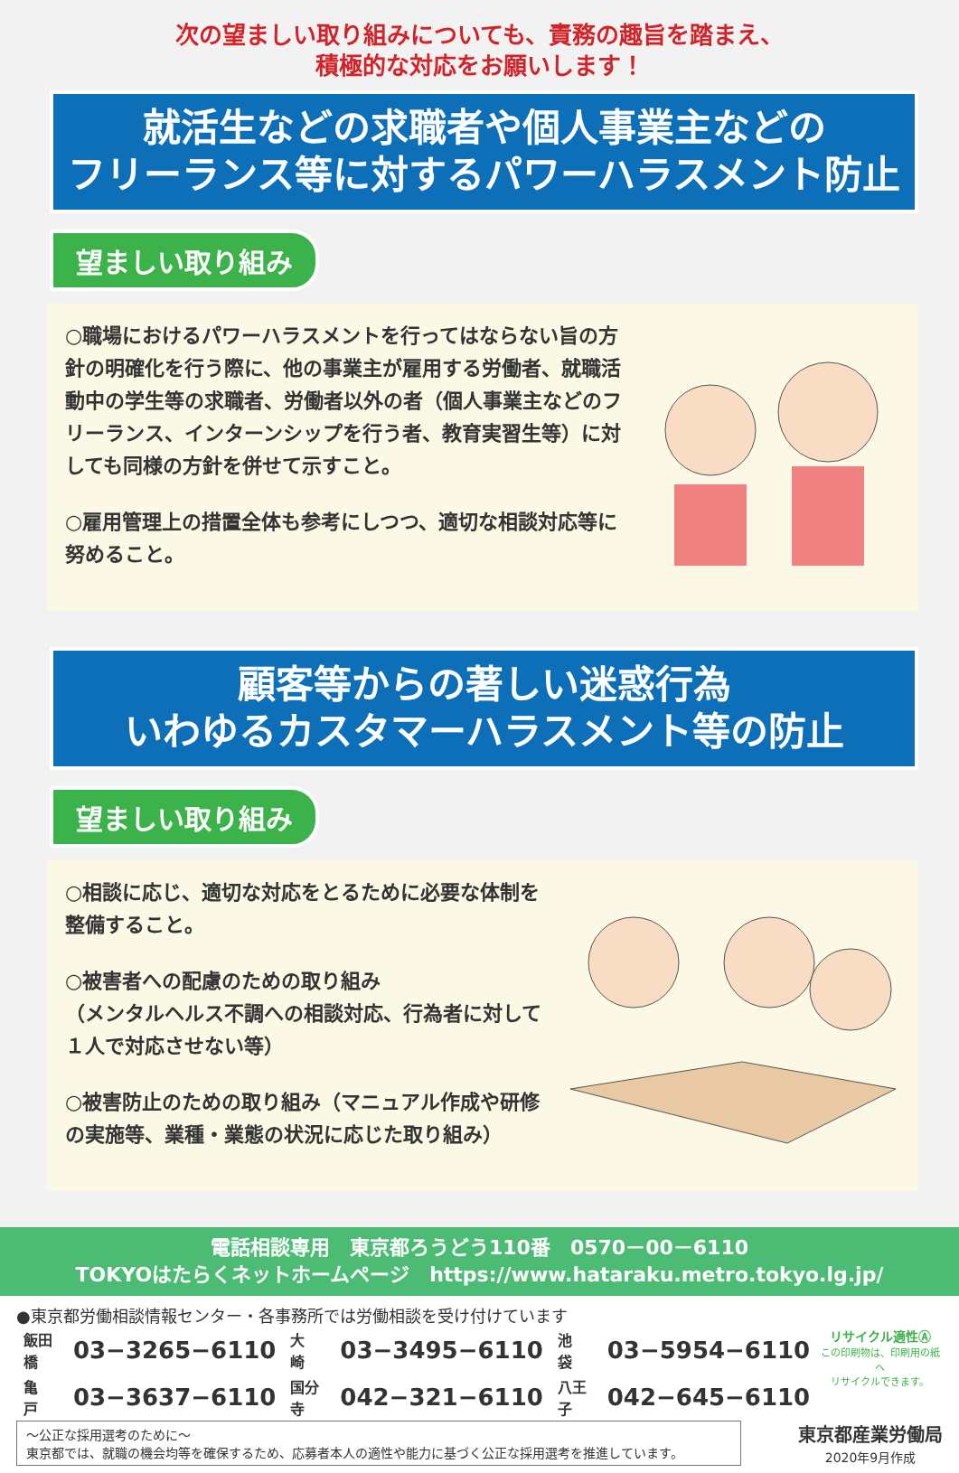次の望ましい取り組みについても、責務の趣旨を踏まえ、
積極的な対応をお願いします！
就活生などの求職者や個人事業主などの
フリーランス等に対するパワーハラスメント防止
望ましい取り組み
○職場におけるパワーハラスメントを行ってはならない旨の方針の明確化を行う際に、他の事業主が雇用する労働者、就職活動中の学生等の求職者、労働者以外の者（個人事業主などのフリーランス、インターンシップを行う者、教育実習生等）に対しても同様の方針を併せて示すこと。
○雇用管理上の措置全体も参考にしつつ、適切な相談対応等に努めること。
顧客等からの著しい迷惑行為
いわゆるカスタマーハラスメント等の防止
望ましい取り組み
○相談に応じ、適切な対応をとるために必要な体制を整備すること。
○被害者への配慮のための取り組み
（メンタルヘルス不調への相談対応、行為者に対して１人で対応させない等）
○被害防止のための取り組み（マニュアル作成や研修の実施等、業種・業態の状況に応じた取り組み）
電話相談専用　東京都ろうどう110番　0570－00－6110
TOKYOはたらくネットホームページ　https://www.hataraku.metro.tokyo.lg.jp/
●東京都労働相談情報センター・各事務所では労働相談を受け付けています
| 飯田橋 | 03−3265−6110 | 大 崎 | 03−3495−6110 | 池 袋 | 03−5954−6110 |
| 亀 戸 | 03−3637−6110 | 国分寺 | 042−321−6110 | 八王子 | 042−645−6110 |
リサイクル適性Ⓐ
この印刷物は、印刷用の紙へ
リサイクルできます。
～公正な採用選考のために～
東京都では、就職の機会均等を確保するため、応募者本人の適性や能力に基づく公正な採用選考を推進しています。
東京都産業労働局
2020年9月作成